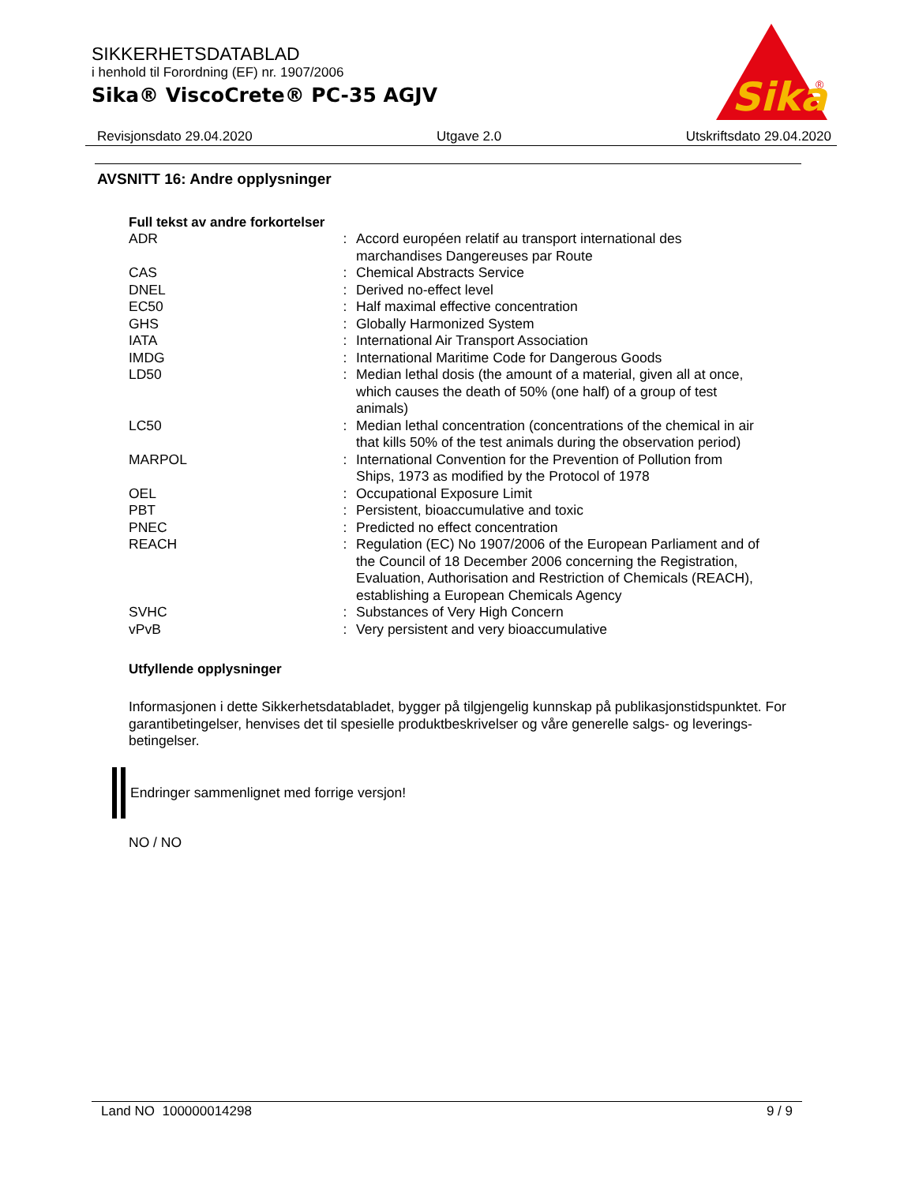SIKKERHETSDATABLAD
i henhold til Forordning (EF) nr. 1907/2006
Sika® ViscoCrete® PC-35 AGJV
Sika
®
Revisjonsdato 29.04.2020 Utgave 2.0 Utskriftsdato 29.04.2020
AVSNITT 16: Andre opplysninger
Full tekst av andre forkortelser
| ADR | : | Accord européen relatif au transport international des marchandises Dangereuses par Route |
| CAS | : | Chemical Abstracts Service |
| DNEL | : | Derived no-effect level |
| EC50 | : | Half maximal effective concentration |
| GHS | : | Globally Harmonized System |
| IATA | : | International Air Transport Association |
| IMDG | : | International Maritime Code for Dangerous Goods |
| LD50 | : | Median lethal dosis (the amount of a material, given all at once, which causes the death of 50% (one half) of a group of test animals) |
| LC50 | : | Median lethal concentration (concentrations of the chemical in air that kills 50% of the test animals during the observation period) |
| MARPOL | : | International Convention for the Prevention of Pollution from Ships, 1973 as modified by the Protocol of 1978 |
| OEL | : | Occupational Exposure Limit |
| PBT | : | Persistent, bioaccumulative and toxic |
| PNEC | : | Predicted no effect concentration |
| REACH | : | Regulation (EC) No 1907/2006 of the European Parliament and of the Council of 18 December 2006 concerning the Registration, Evaluation, Authorisation and Restriction of Chemicals (REACH), establishing a European Chemicals Agency |
| SVHC | : | Substances of Very High Concern |
| vPvB | : | Very persistent and very bioaccumulative |
Utfyllende opplysninger
Informasjonen i dette Sikkerhetsdatabladet, bygger på tilgjengelig kunnskap på publikasjonstidspunktet. For garantibetingelser, henvises det til spesielle produktbeskrivelser og våre generelle salgs- og leverings- betingelser.
Endringer sammenlignet med forrige versjon!
NO / NO
Land NO 100000014298 9 / 9